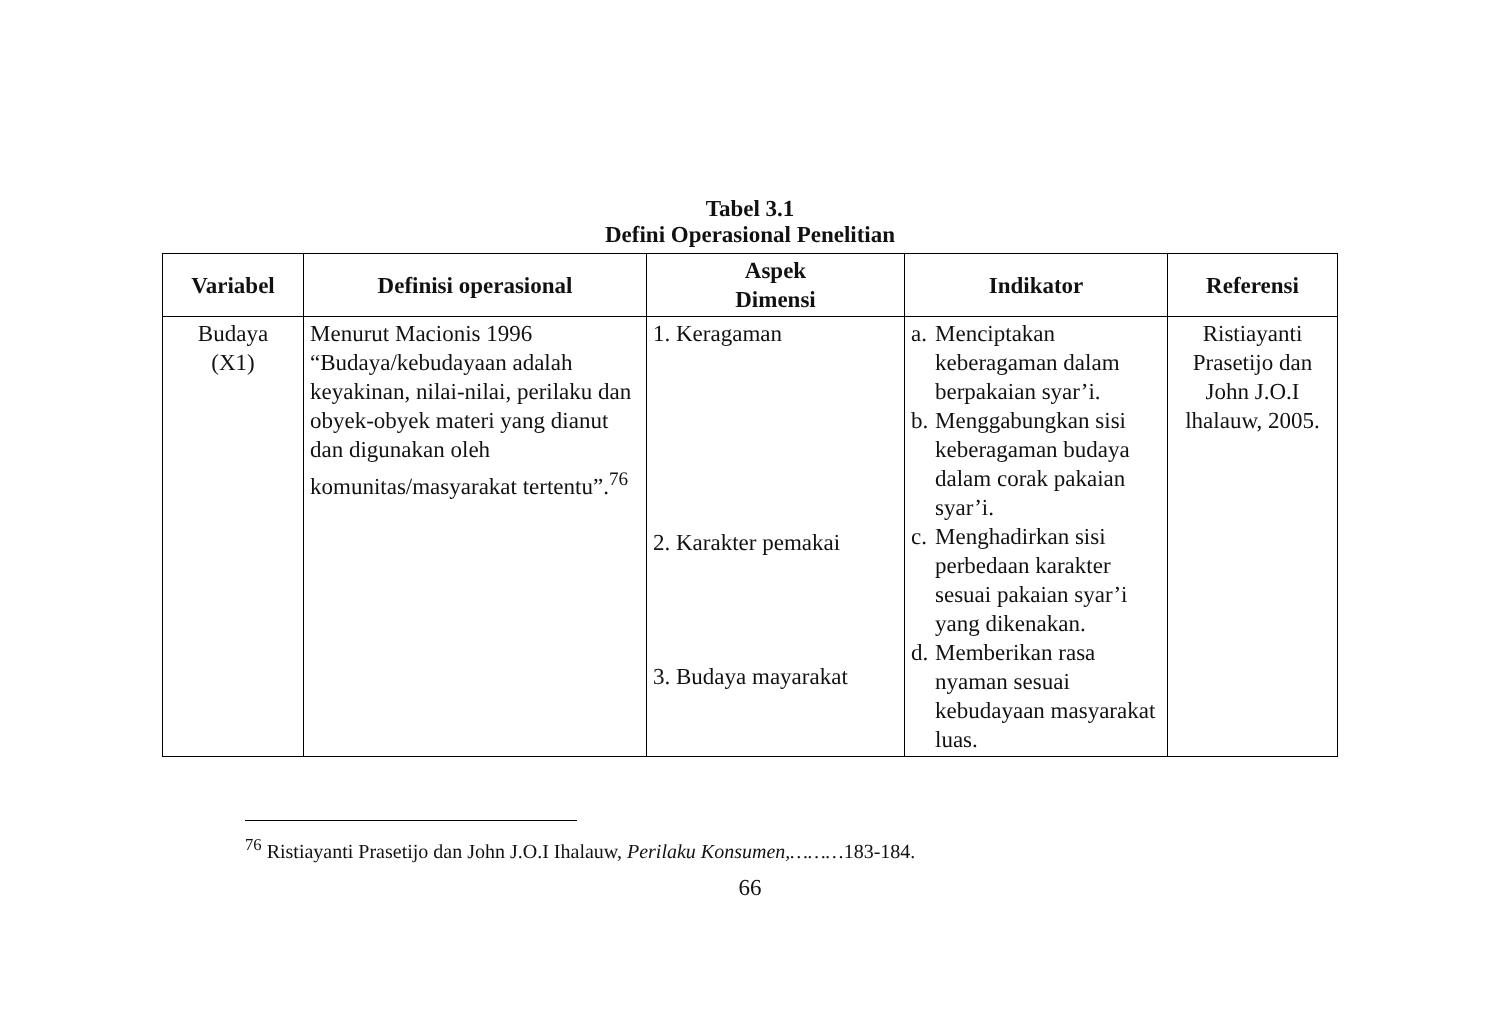Tabel 3.1
Defini Operasional Penelitian
| Variabel | Definisi operasional | Aspek Dimensi | Indikator | Referensi |
| --- | --- | --- | --- | --- |
| Budaya (X1) | Menurut Macionis 1996 “Budaya/kebudayaan adalah keyakinan, nilai-nilai, perilaku dan obyek-obyek materi yang dianut dan digunakan oleh komunitas/masyarakat tertentu”.<sup>76</sup> | 1. Keragaman 2. Karakter pemakai 3. Budaya mayarakat | a. Menciptakan keberagaman dalam berpakaian syar’i. b. Menggabungkan sisi keberagaman budaya dalam corak pakaian syar’i. c. Menghadirkan sisi perbedaan karakter sesuai pakaian syar’i yang dikenakan. d. Memberikan rasa nyaman sesuai kebudayaan masyarakat luas. | Ristiayanti Prasetijo dan John J.O.I lhalauw, 2005. |
<sup>76</sup> Ristiayanti Prasetijo dan John J.O.I Ihalauw, Perilaku Konsumen,………183-184.
66